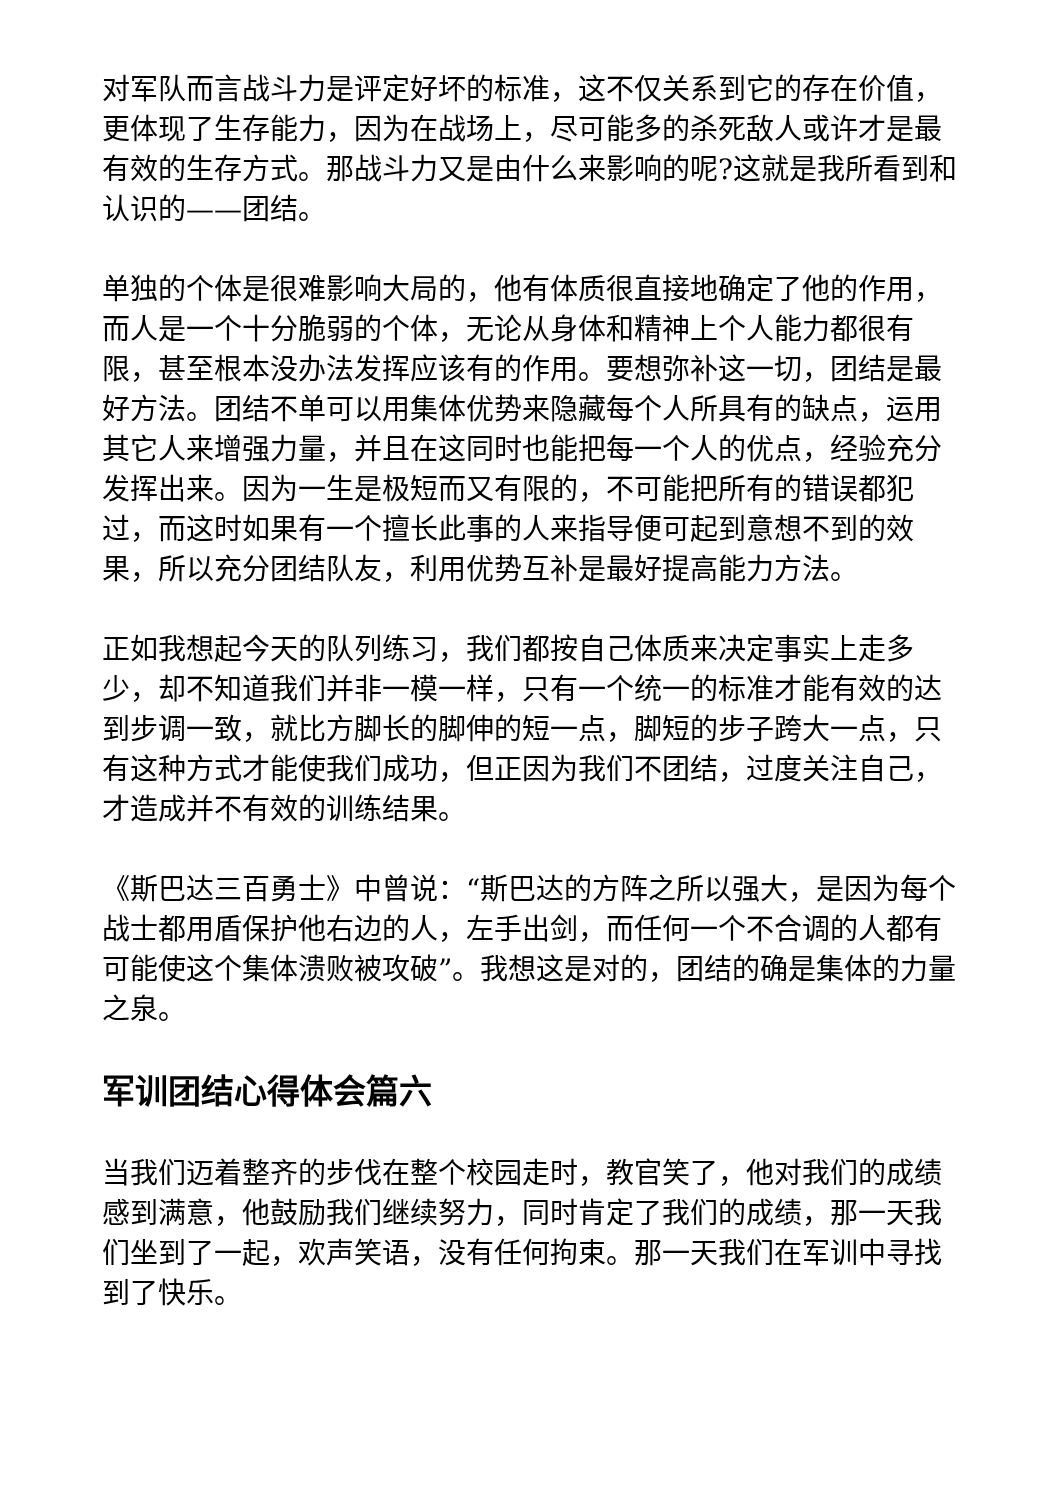对军队而言战斗力是评定好坏的标准，这不仅关系到它的存在价值，更体现了生存能力，因为在战场上，尽可能多的杀死敌人或许才是最有效的生存方式。那战斗力又是由什么来影响的呢?这就是我所看到和认识的——团结。
单独的个体是很难影响大局的，他有体质很直接地确定了他的作用，而人是一个十分脆弱的个体，无论从身体和精神上个人能力都很有限，甚至根本没办法发挥应该有的作用。要想弥补这一切，团结是最好方法。团结不单可以用集体优势来隐藏每个人所具有的缺点，运用其它人来增强力量，并且在这同时也能把每一个人的优点，经验充分发挥出来。因为一生是极短而又有限的，不可能把所有的错误都犯过，而这时如果有一个擅长此事的人来指导便可起到意想不到的效果，所以充分团结队友，利用优势互补是最好提高能力方法。
正如我想起今天的队列练习，我们都按自己体质来决定事实上走多少，却不知道我们并非一模一样，只有一个统一的标准才能有效的达到步调一致，就比方脚长的脚伸的短一点，脚短的步子跨大一点，只有这种方式才能使我们成功，但正因为我们不团结，过度关注自己，才造成并不有效的训练结果。
《斯巴达三百勇士》中曾说：“斯巴达的方阵之所以强大，是因为每个战士都用盾保护他右边的人，左手出剑，而任何一个不合调的人都有可能使这个集体溃败被攻破”。我想这是对的，团结的确是集体的力量之泉。
军训团结心得体会篇六
当我们迈着整齐的步伐在整个校园走时，教官笑了，他对我们的成绩感到满意，他鼓励我们继续努力，同时肯定了我们的成绩，那一天我们坐到了一起，欢声笑语，没有任何拘束。那一天我们在军训中寻找到了快乐。